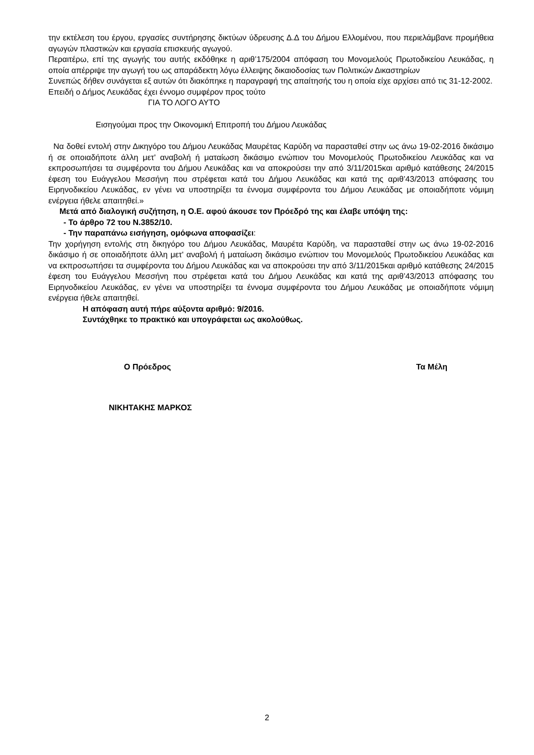την εκτέλεση του έργου, εργασίες συντήρησης δικτύων ύδρευσης Δ.Δ του Δήμου Ελλομένου, που περιελάμβανε προμήθεια αγωγών πλαστικών και εργασία επισκευής αγωγού.
Περαιτέρω, επί της αγωγής του αυτής εκδόθηκε η αριθ’175/2004 απόφαση του Μονομελούς Πρωτοδικείου Λευκάδας, η οποία απέρριψε την αγωγή του ως απαράδεκτη λόγω έλλειψης δικαιοδοσίας των Πολιτικών Δικαστηρίων
Συνεπώς δήθεν συνάγεται εξ αυτών ότι διακόπηκε η παραγραφή της απαίτησής του η οποία είχε αρχίσει από τις 31-12-2002.
Επειδή ο Δήμος Λευκάδας έχει έννομο συμφέρον προς τούτο
ΓΙΑ ΤΟ ΛΟΓΟ ΑΥΤΟ
Εισηγούμαι προς την Οικονομική Επιτροπή του Δήμου Λευκάδας
Να δοθεί εντολή στην Δικηγόρο του Δήμου Λευκάδας Μαυρέτας Καρύδη να παρασταθεί στην ως άνω 19-02-2016 δικάσιμο ή σε οποιαδήποτε άλλη μετ' αναβολή ή ματαίωση δικάσιμο ενώπιον του Μονομελούς Πρωτοδικείου Λευκάδας και να εκπροσωπήσει τα συμφέροντα του Δήμου Λευκάδας και να αποκρούσει την από 3/11/2015και αριθμό κατάθεσης 24/2015 έφεση του Ευάγγελου Μεσσήνη που στρέφεται κατά του Δήμου Λευκάδας και κατά της αριθ’43/2013 απόφασης του Ειρηνοδικείου Λευκάδας, εν γένει να υποστηρίξει τα έννομα συμφέροντα του Δήμου Λευκάδας με οποιαδήποτε νόμιμη ενέργεια ήθελε απαιτηθεί.»
Μετά από διαλογική συζήτηση, η Ο.Ε. αφού άκουσε τον Πρόεδρό της και έλαβε υπόψη της:
- Το άρθρο 72 του Ν.3852/10.
- Την παραπάνω εισήγηση, ομόφωνα αποφασίζει:
Την χορήγηση εντολής στη δικηγόρο του Δήμου Λευκάδας, Μαυρέτα Καρύδη, να παρασταθεί στην ως άνω 19-02-2016 δικάσιμο ή σε οποιαδήποτε άλλη μετ' αναβολή ή ματαίωση δικάσιμο ενώπιον του Μονομελούς Πρωτοδικείου Λευκάδας και να εκπροσωπήσει τα συμφέροντα του Δήμου Λευκάδας και να αποκρούσει την από 3/11/2015και αριθμό κατάθεσης 24/2015 έφεση του Ευάγγελου Μεσσήνη που στρέφεται κατά του Δήμου Λευκάδας και κατά της αριθ’43/2013 απόφασης του Ειρηνοδικείου Λευκάδας, εν γένει να υποστηρίξει τα έννομα συμφέροντα του Δήμου Λευκάδας με οποιαδήποτε νόμιμη ενέργεια ήθελε απαιτηθεί.
Η απόφαση αυτή πήρε αύξοντα αριθμό: 9/2016.
Συντάχθηκε το πρακτικό και υπογράφεται ως ακολούθως.
Ο Πρόεδρος Τα Μέλη
ΝΙΚΗΤΑΚΗΣ ΜΑΡΚΟΣ
2